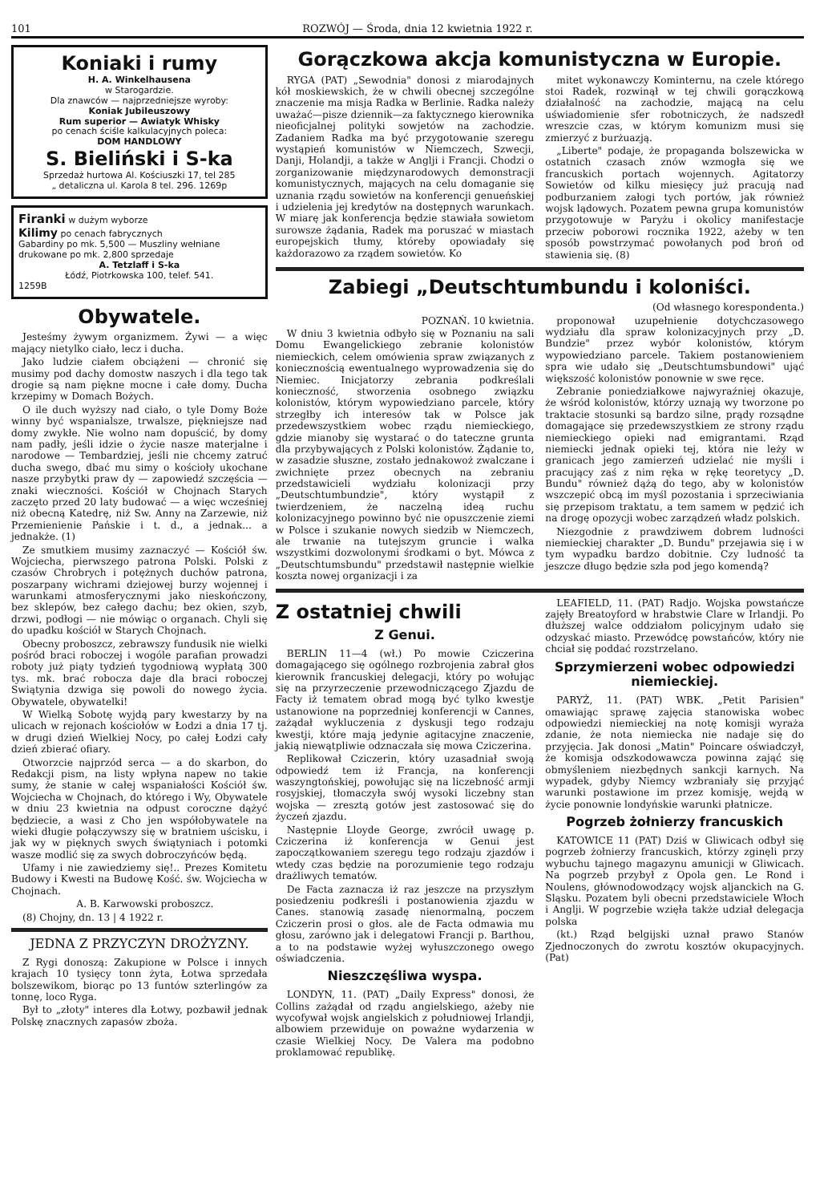101 ROZWÓJ — Środa, dnia 12 kwietnia 1922 r.
Koniaki i rumy
H. A. Winkelhausena
w Starogardzie.
Dla znawców — najprzedniejsze wyroby:
Koniak Jubileuszowy
Rum superior — Awiatyk Whisky
po cenach ściśle kalkulacyjnych poleca:
DOM HANDLOWY
S. Bieliński i S-ka
Sprzedaż hurtowa Al. Kościuszki 17, tel 285
„ detaliczna ul. Karola 8 tel. 296. 1269p
Firanki w dużym wyborze
Kilimy po cenach fabrycznych
Gabardiny po mk. 5,500 — Muszliny wełniane drukowane po mk. 2,800 sprzedaje
A. Tetzlaff i S-ka
Łódź, Piotrkowska 100, telef. 541.1259B
Obywatele.
Jesteśmy żywym organizmem. Żywi — a więc mający nietylko ciało, lecz i ducha.
Jako ludzie ciałem obciążeni — chronić się musimy pod dachy domostw naszych i dla tego tak drogie są nam piękne mocne i całe domy. Ducha krzepimy w Domach Bożych.
O ile duch wyższy nad ciało, o tyle Domy Boże winny być wspanialsze, trwalsze, piękniejsze nad domy zwykłe. Nie wolno nam dopuścić, by domy nam padły, jeśli idzie o życie nasze materjalne i narodowe — Tembardziej, jeśli nie chcemy zatruć ducha swego, dbać mu simy o kościoły ukochane nasze przybytki praw dy — zapowiedź szczęścia — znaki wieczności. Kościół w Chojnach Starych zaczęto przed 20 laty budować — a więc wcześniej niż obecną Katedrę, niż Sw. Anny na Zarzewie, niż Przemienienie Pańskie i t. d., a jednak... a jednakże. (1)
Ze smutkiem musimy zaznaczyć — Kościół św. Wojciecha, pierwszego patrona Polski. Polski z czasów Chrobrych i potężnych duchów patrona, poszarpany wichrami dziejowej burzy wojennej i warunkami atmosferycznymi jako nieskończony, bez sklepów, bez całego dachu; bez okien, szyb, drzwi, podłogi — nie mówiąc o organach. Chyli się do upadku kościół w Starych Chojnach.
Obecny proboszcz, zebrawszy fundusik nie wielki pośród braci roboczej i wogóle parafian prowadzi roboty już piąty tydzień tygodniową wypłatą 300 tys. mk. brać robocza daje dla braci roboczej Swiątynia dzwiga się powoli do nowego życia. Obywatele, obywatelki!
W Wielką Sobotę wyjdą pary kwestarzy by na ulicach w rejonach kościołów w Łodzi a dnia 17 tj. w drugi dzień Wielkiej Nocy, po całej Łodzi cały dzień zbierać ofiary.
Otworzcie najprzód serca — a do skarbon, do Redakcji pism, na listy wpłyna napew no takie sumy, że stanie w całej wspaniałości Kościół św. Wojciecha w Chojnach, do którego i Wy, Obywatele w dniu 23 kwietnia na odpust coroczne dążyć będziecie, a wasi z Cho jen współobywatele na wieki długie połączywszy się w bratniem uścisku, i jak wy w pięknych swych świątyniach i potomki wasze modlić się za swych dobroczyńców będą.
Ufamy i nie zawiedziemy się!.. Prezes Komitetu Budowy i Kwesti na Budowę Kość. św. Wojciecha w Chojnach.
A. B. Karwowski proboszcz.
(8) Chojny, dn. 13 | 4 1922 r.
JEDNA Z PRZYCZYN DROŻYZNY.
Z Rygi donoszą: Zakupione w Polsce i innych krajach 10 tysięcy tonn żyta, Łotwa sprzedała bolszewikom, biorąc po 13 funtów szterlingów za tonnę, loco Ryga.
Był to „złoty" interes dla Łotwy, pozbawił jednak Polskę znacznych zapasów zboża.
Gorączkowa akcja komunistyczna w Europie.
RYGA (PAT) „Sewodnia" donosi z miarodajnych kół moskiewskich, że w chwili obecnej szczególne znaczenie ma misja Radka w Berlinie. Radka należy uważać—pisze dziennik—za faktycznego kierownika nieoficjalnej polityki sowjetów na zachodzie. Zadaniem Radka ma być przygotowanie szeregu wystąpień komunistów w Niemczech, Szwecji, Danji, Holandji, a także w Anglji i Francji. Chodzi o zorganizowanie międzynarodowych demonstracji komunistycznych, mających na celu domaganie się uznania rządu sowietów na konferencji genueńskiej i udzielenia jej kredytów na dostępnych warunkach. W miarę jak konferencja będzie stawiała sowietom surowsze żądania, Radek ma poruszać w miastach europejskich tłumy, któreby opowiadały się każdorazowo za rządem sowietów. Ko
mitet wykonawczy Kominternu, na czele którego stoi Radek, rozwinął w tej chwili gorączkową działalność na zachodzie, mającą na celu uświadomienie sfer robotniczych, że nadszedł wreszcie czas, w którym komunizm musi się zmierzyć z burżuazją.
„Liberte" podaje, że propaganda bolszewicka w ostatnich czasach znów wzmogła się we francuskich portach wojennych. Agitatorzy Sowietów od kilku miesięcy już pracują nad podburzaniem załogi tych portów, jak również wojsk lądowych. Pozatem pewna grupa komunistów przygotowuje w Paryżu i okolicy manifestacje przeciw poborowi rocznika 1922, ażeby w ten sposób powstrzymać powołanych pod broń od stawienia się. (8)
Zabiegi „Deutschtumbundu i koloniści.
(Od własnego korespondenta.)
POZNAŃ. 10 kwietnia.
W dniu 3 kwietnia odbyło się w Poznaniu na sali Domu Ewangelickiego zebranie kolonistów niemieckich, celem omówienia spraw związanych z koniecznością ewentualnego wyprowadzenia się do Niemiec. Inicjatorzy zebrania podkreślali konieczność, stworzenia osobnego związku kolonistów, którym wypowiedziano parcele, który strzegłby ich interesów tak w Polsce jak przedewszystkiem wobec rządu niemieckiego, gdzie mianoby się wystarać o do tateczne grunta dla przybywających z Polski kolonistów. Żądanie to, w zasadzie słuszne, zostało jednakowoż zwalczane i zwichnięte przez obecnych na zebraniu przedstawicieli wydziału kolonizacji przy „Deutschtumbundzie", który wystąpił z twierdzeniem, że naczelną ideą ruchu kolonizacyjnego powinno być nie opuszczenie ziemi w Polsce i szukanie nowych siedzib w Niemczech, ale trwanie na tutejszym gruncie i walka wszystkimi dozwolonymi środkami o byt. Mówca z „Deutschtumsbundu" przedstawił następnie wielkie koszta nowej organizacji i za
proponował uzupełnienie dotychczasowego wydziału dla spraw kolonizacyjnych przy „D. Bundzie" przez wybór kolonistów, którym wypowiedziano parcele. Takiem postanowieniem spra wie udało się „Deutschtumsbundowi" ująć większość kolonistów ponownie w swe ręce.
Zebranie poniedziałkowe najwyraźniej okazuje, że wśród kolonistów, którzy uznają wy tworzone po traktacie stosunki są bardzo silne, prądy rozsądne domagające się przedewszystkiem ze strony rządu niemieckiego opieki nad emigrantami. Rząd niemiecki jednak opieki tej, która nie leży w granicach jego zamierzeń udzielać nie myśli i pracujący zaś z nim ręka w rękę teoretycy „D. Bundu" również dążą do tego, aby w kolonistów wszczepić obcą im myśl pozostania i sprzeciwiania się przepisom traktatu, a tem samem w pędzić ich na drogę opozycji wobec zarządzeń władz polskich.
Niezgodnie z prawdziwem dobrem ludności niemieckiej charakter „D. Bundu" przejawia się i w tym wypadku bardzo dobitnie. Czy ludność ta jeszcze długo będzie szła pod jego komendą?
Z ostatniej chwili
Z Genui.
BERLIN 11—4 (wł.) Po mowie Cziczerina domagającego się ogólnego rozbrojenia zabrał głos kierownik francuskiej delegacji, który po wołując się na przyrzeczenie przewodniczącego Zjazdu de Facty iż tematem obrad mogą być tylko kwestje ustanowione na poprzedniej konferencji w Cannes, zażądał wykluczenia z dyskusji tego rodzaju kwestji, które mają jedynie agitacyjne znaczenie, jakią niewątpliwie odznaczała się mowa Cziczerina.
Replikował Cziczerin, który uzasadniał swoją odpowiedź tem iż Francja, na konferencji waszyngtońskiej, powołując się na liczebność armji rosyjskiej, tłomaczyła swój wysoki liczebny stan wojska — zresztą gotów jest zastosować się do życzeń zjazdu.
Następnie Lloyde George, zwrócił uwagę p. Cziczerina iż konferencja w Genui jest zapoczątkowaniem szeregu tego rodzaju zjazdów i wtedy czas będzie na porozumienie tego rodzaju drażliwych tematów.
De Facta zaznacza iż raz jeszcze na przyszłym posiedzeniu podkreśli i postanowienia zjazdu w Canes. stanowią zasadę nienormalną, poczem Cziczerin prosi o głos. ale de Facta odmawia mu głosu, zarówno jak i delegatowi Francji p. Barthou, a to na podstawie wyżej wyłuszczonego owego oświadczenia.
Nieszczęśliwa wyspa.
LONDYN, 11. (PAT) „Daily Express" donosi, że Collins zażądał od rządu angielskiego, ażeby nie wycofywał wojsk angielskich z południowej Irlandji, albowiem przewiduje on poważne wydarzenia w czasie Wielkiej Nocy. De Valera ma podobno proklamować republikę.
LEAFIELD, 11. (PAT) Radjo. Wojska powstańcze zajęły Breatoyford w hrabstwie Clare w Irlandji. Po dłuższej walce oddziałom policyjnym udało się odzyskać miasto. Przewódcę powstańców, który nie chciał się poddać rozstrzelano.
Sprzymierzeni wobec odpowiedzi niemieckiej.
PARYŻ, 11. (PAT) WBK. „Petit Parisien" omawiając sprawę zajęcia stanowiska wobec odpowiedzi niemieckiej na notę komisji wyraża zdanie, że nota niemiecka nie nadaje się do przyjęcia. Jak donosi „Matin" Poincare oświadczył, że komisja odszkodowawcza powinna zająć się obmyśleniem niezbędnych sankcji karnych. Na wypadek, gdyby Niemcy wzbraniały się przyjąć warunki postawione im przez komisję, wejdą w życie ponownie londyńskie warunki płatnicze.
Pogrzeb żołnierzy francuskich
KATOWICE 11 (PAT) Dziś w Gliwicach odbył się pogrzeb żołnierzy francuskich, którzy zginęli przy wybuchu tajnego magazynu amunicji w Gliwicach. Na pogrzeb przybył z Opola gen. Le Rond i Noulens, głównodowodzący wojsk aljanckich na G. Sląsku. Pozatem byli obecni przedstawiciele Włoch i Anglji. W pogrzebie wzięła także udział delegacja polska
(kt.) Rząd belgijski uznał prawo Stanów Zjednoczonych do zwrotu kosztów okupacyjnych. (Pat)